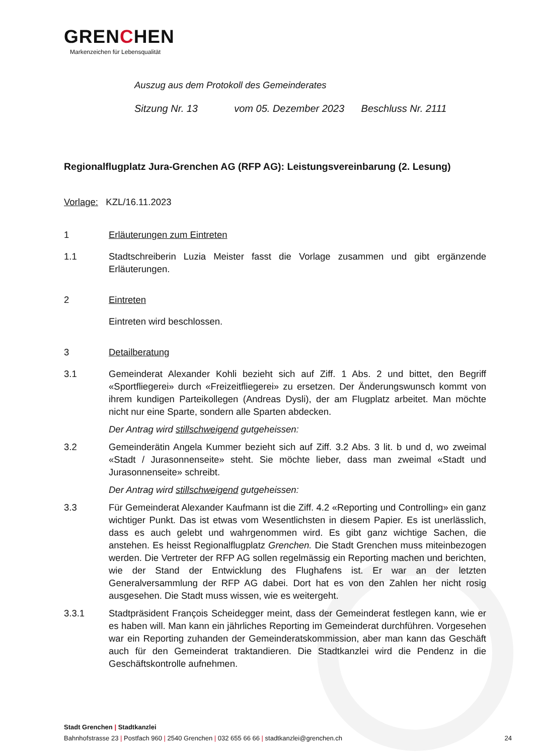GRENCHEN
Markenzeichen für Lebensqualität
Auszug aus dem Protokoll des Gemeinderates
Sitzung Nr. 13 vom 05. Dezember 2023 Beschluss Nr. 2111
Regionalflugplatz Jura-Grenchen AG (RFP AG): Leistungsvereinbarung (2. Lesung)
Vorlage: KZL/16.11.2023
1 Erläuterungen zum Eintreten
1.1 Stadtschreiberin Luzia Meister fasst die Vorlage zusammen und gibt ergänzende Erläuterungen.
2 Eintreten
Eintreten wird beschlossen.
3 Detailberatung
3.1 Gemeinderat Alexander Kohli bezieht sich auf Ziff. 1 Abs. 2 und bittet, den Begriff «Sportfliegerei» durch «Freizeitfliegerei» zu ersetzen. Der Änderungswunsch kommt von ihrem kundigen Parteikollegen (Andreas Dysli), der am Flugplatz arbeitet. Man möchte nicht nur eine Sparte, sondern alle Sparten abdecken.
Der Antrag wird stillschweigend gutgeheissen:
3.2 Gemeinderätin Angela Kummer bezieht sich auf Ziff. 3.2 Abs. 3 lit. b und d, wo zweimal «Stadt / Jurasonnenseite» steht. Sie möchte lieber, dass man zweimal «Stadt und Jurasonnenseite» schreibt.
Der Antrag wird stillschweigend gutgeheissen:
3.3 Für Gemeinderat Alexander Kaufmann ist die Ziff. 4.2 «Reporting und Controlling» ein ganz wichtiger Punkt. Das ist etwas vom Wesentlichsten in diesem Papier. Es ist unerlässlich, dass es auch gelebt und wahrgenommen wird. Es gibt ganz wichtige Sachen, die anstehen. Es heisst Regionalflugplatz Grenchen. Die Stadt Grenchen muss miteinbezogen werden. Die Vertreter der RFP AG sollen regelmässig ein Reporting machen und berichten, wie der Stand der Entwicklung des Flughafens ist. Er war an der letzten Generalversammlung der RFP AG dabei. Dort hat es von den Zahlen her nicht rosig ausgesehen. Die Stadt muss wissen, wie es weitergeht.
3.3.1 Stadtpräsident François Scheidegger meint, dass der Gemeinderat festlegen kann, wie er es haben will. Man kann ein jährliches Reporting im Gemeinderat durchführen. Vorgesehen war ein Reporting zuhanden der Gemeinderatskommission, aber man kann das Geschäft auch für den Gemeinderat traktandieren. Die Stadtkanzlei wird die Pendenz in die Geschäftskontrolle aufnehmen.
Stadt Grenchen | Stadtkanzlei
Bahnhofstrasse 23 | Postfach 960 | 2540 Grenchen | 032 655 66 66 | stadtkanzlei@grenchen.ch 24